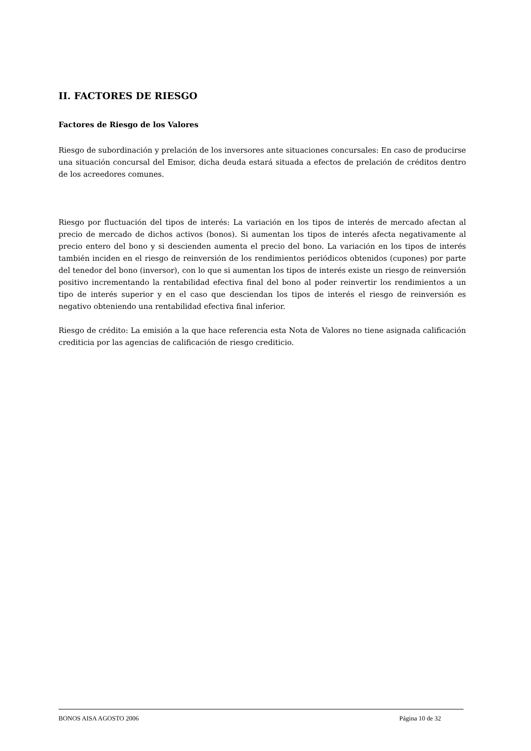II. FACTORES DE RIESGO
Factores de Riesgo de los Valores
Riesgo de subordinación y prelación de los inversores ante situaciones concursales: En caso de producirse una situación concursal del Emisor, dicha deuda estará situada a efectos de prelación de créditos dentro de los acreedores comunes.
Riesgo por fluctuación del tipos de interés: La variación en los tipos de interés de mercado afectan al precio de mercado de dichos activos (bonos). Si aumentan los tipos de interés afecta negativamente al precio entero del bono y si descienden aumenta el precio del bono. La variación en los tipos de interés también inciden en el riesgo de reinversión de los rendimientos periódicos obtenidos (cupones) por parte del tenedor del bono (inversor), con lo que si aumentan los tipos de interés existe un riesgo de reinversión positivo incrementando la rentabilidad efectiva final del bono al poder reinvertir los rendimientos a un tipo de interés superior y en el caso que desciendan los tipos de interés el riesgo de reinversión es negativo obteniendo una rentabilidad efectiva final inferior.
Riesgo de crédito: La emisión a la que hace referencia esta Nota de Valores no tiene asignada calificación crediticia por las agencias de calificación de riesgo crediticio.
BONOS AISA AGOSTO 2006 Página 10 de 32